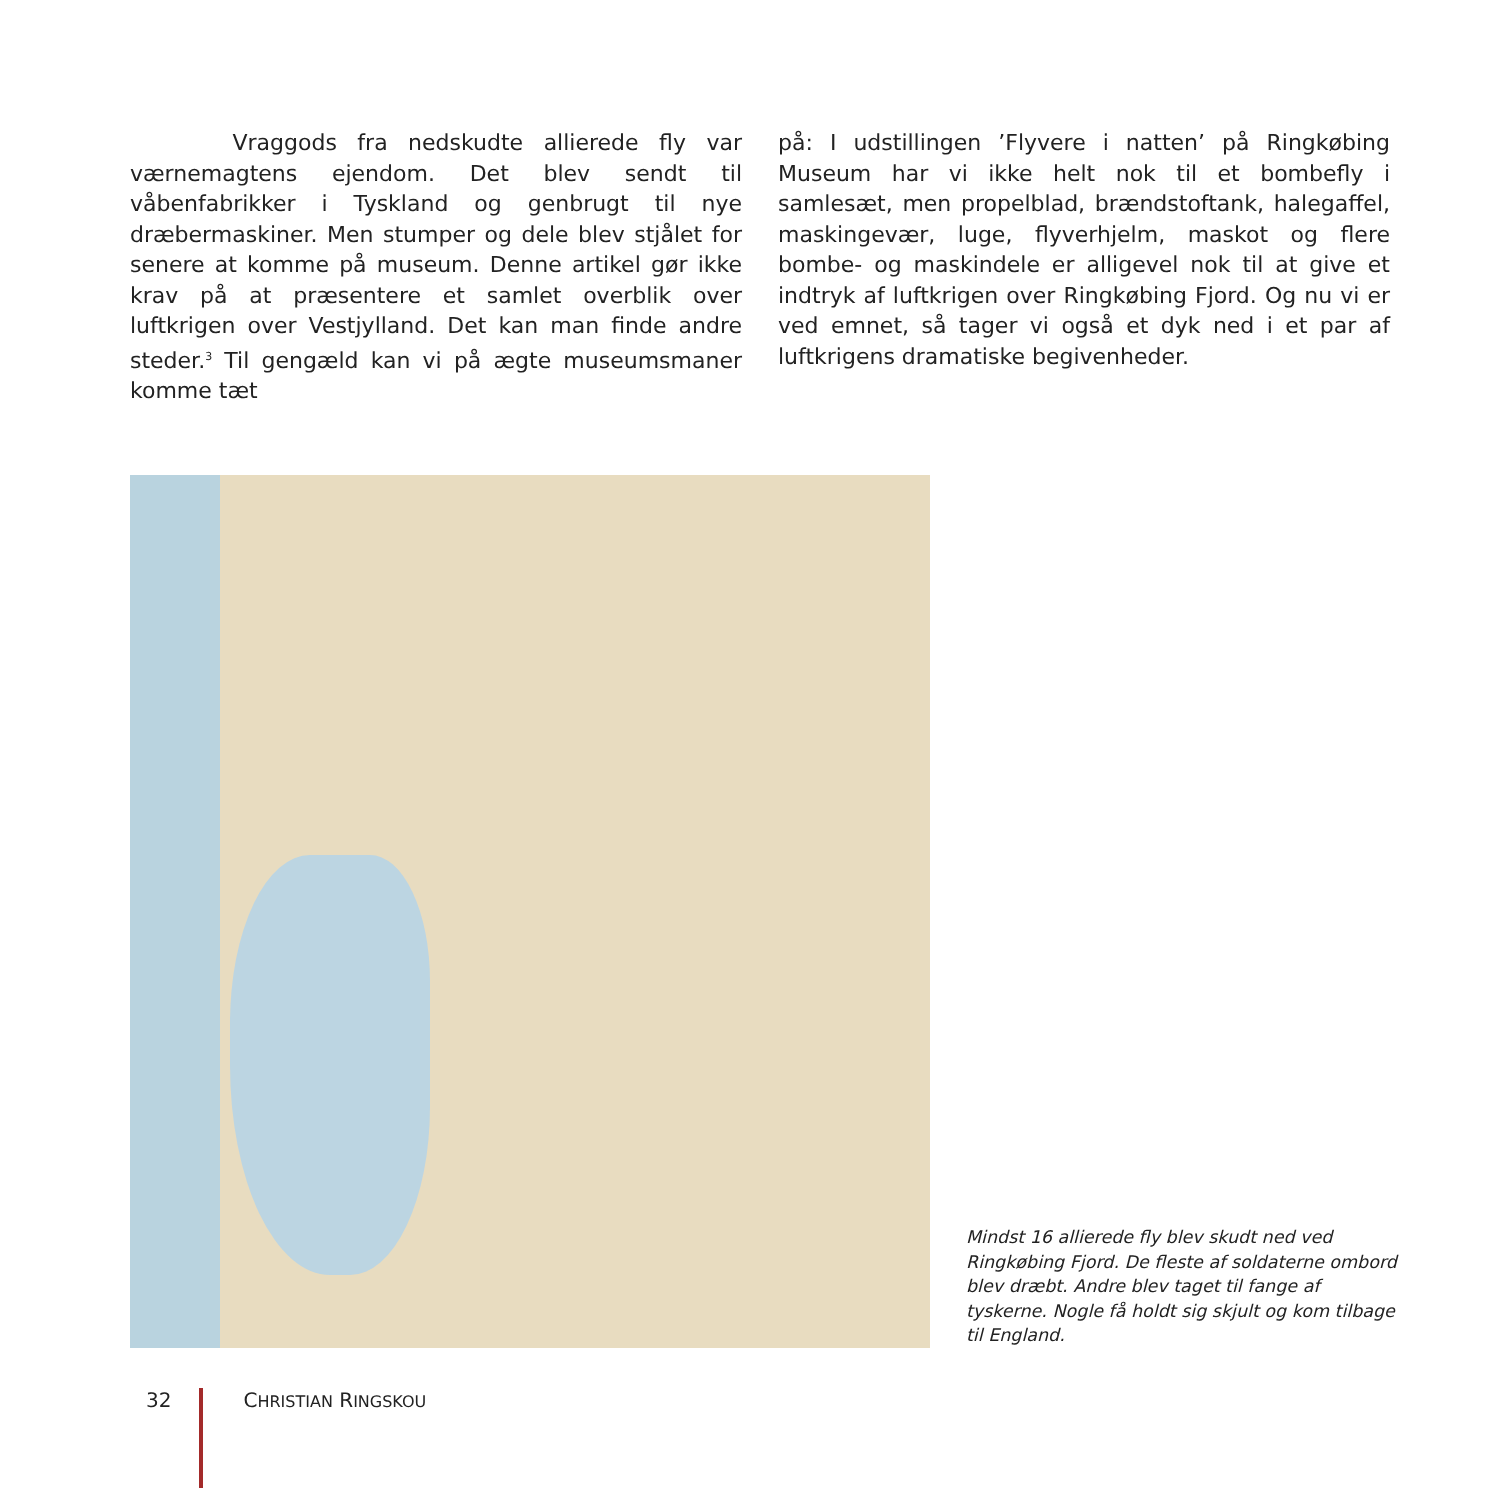Vraggods fra nedskudte allierede fly var værnemagtens ejendom. Det blev sendt til våbenfabrikker i Tyskland og genbrugt til nye dræbermaskiner. Men stumper og dele blev stjålet for senere at komme på museum. Denne artikel gør ikke krav på at præsentere et samlet overblik over luftkrigen over Vestjylland. Det kan man finde andre steder.<sup>3</sup> Til gengæld kan vi på ægte museumsmaner komme tæt
på: I udstillingen ’Flyvere i natten’ på Ringkøbing Museum har vi ikke helt nok til et bombefly i samlesæt, men propelblad, brændstoftank, halegaffel, maskingevær, luge, flyverhjelm, maskot og flere bombe- og maskindele er alligevel nok til at give et indtryk af luftkrigen over Ringkøbing Fjord. Og nu vi er ved emnet, så tager vi også et dyk ned i et par af luftkrigens dramatiske begivenheder.
Mindst 16 allierede fly blev skudt ned ved Ringkøbing Fjord. De fleste af soldaterne ombord blev dræbt. Andre blev taget til fange af tyskerne. Nogle få holdt sig skjult og kom tilbage til England.
32 CHRISTIAN RINGSKOU